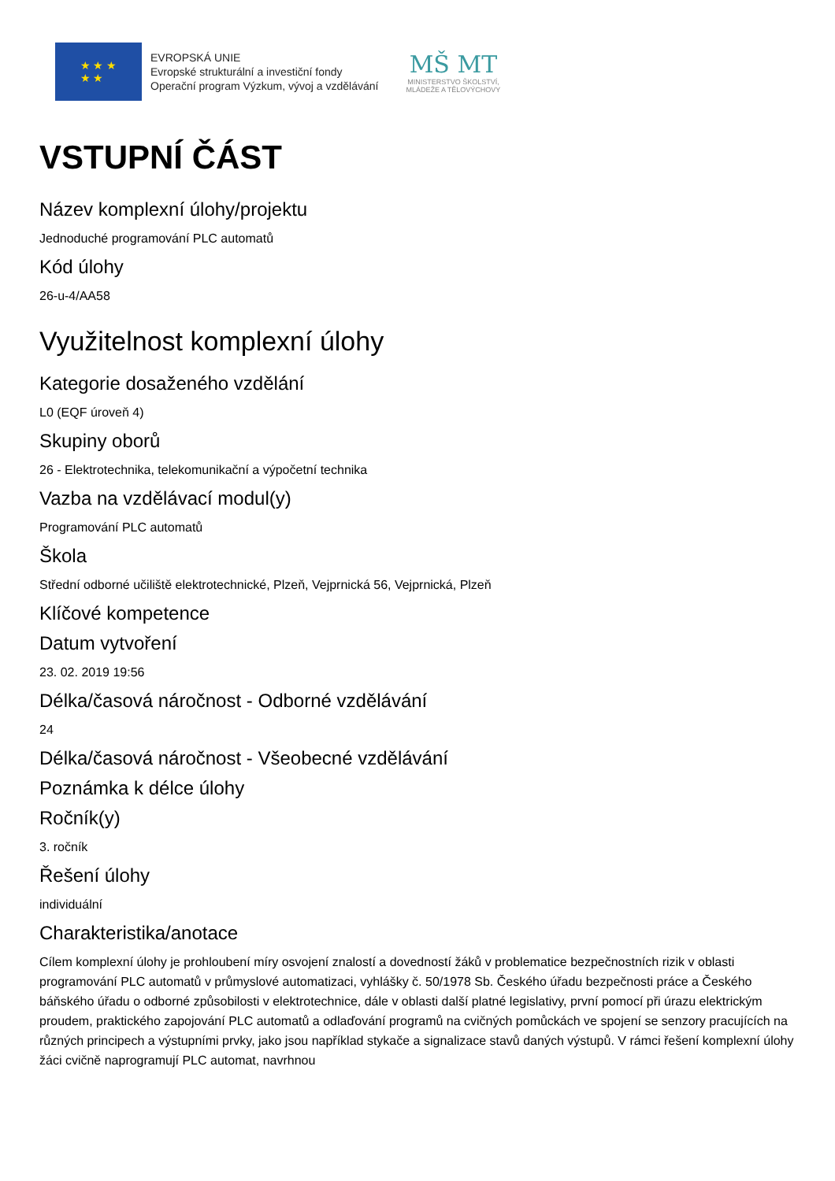★ ★ ★
★ ★
EVROPSKÁ UNIE
Evropské strukturální a investiční fondy
Operační program Výzkum, vývoj a vzdělávání
MŠ MT
MINISTERSTVO ŠKOLSTVÍ,
MLÁDEŽE A TĚLOVÝCHOVY
VSTUPNÍ ČÁST
Název komplexní úlohy/projektu
Jednoduché programování PLC automatů
Kód úlohy
26-u-4/AA58
Využitelnost komplexní úlohy
Kategorie dosaženého vzdělání
L0 (EQF úroveň 4)
Skupiny oborů
26 - Elektrotechnika, telekomunikační a výpočetní technika
Vazba na vzdělávací modul(y)
Programování PLC automatů
Škola
Střední odborné učiliště elektrotechnické, Plzeň, Vejprnická 56, Vejprnická, Plzeň
Klíčové kompetence
Datum vytvoření
23. 02. 2019 19:56
Délka/časová náročnost - Odborné vzdělávání
24
Délka/časová náročnost - Všeobecné vzdělávání
Poznámka k délce úlohy
Ročník(y)
3. ročník
Řešení úlohy
individuální
Charakteristika/anotace
Cílem komplexní úlohy je prohloubení míry osvojení znalostí a dovedností žáků v problematice bezpečnostních rizik v oblasti programování PLC automatů v průmyslové automatizaci, vyhlášky č. 50/1978 Sb. Českého úřadu bezpečnosti práce a Českého báňského úřadu o odborné způsobilosti v elektrotechnice, dále v oblasti další platné legislativy, první pomocí při úrazu elektrickým proudem, praktického zapojování PLC automatů a odlaďování programů na cvičných pomůckách ve spojení se senzory pracujících na různých principech a výstupními prvky, jako jsou například stykače a signalizace stavů daných výstupů. V rámci řešení komplexní úlohy žáci cvičně naprogramují PLC automat, navrhnou